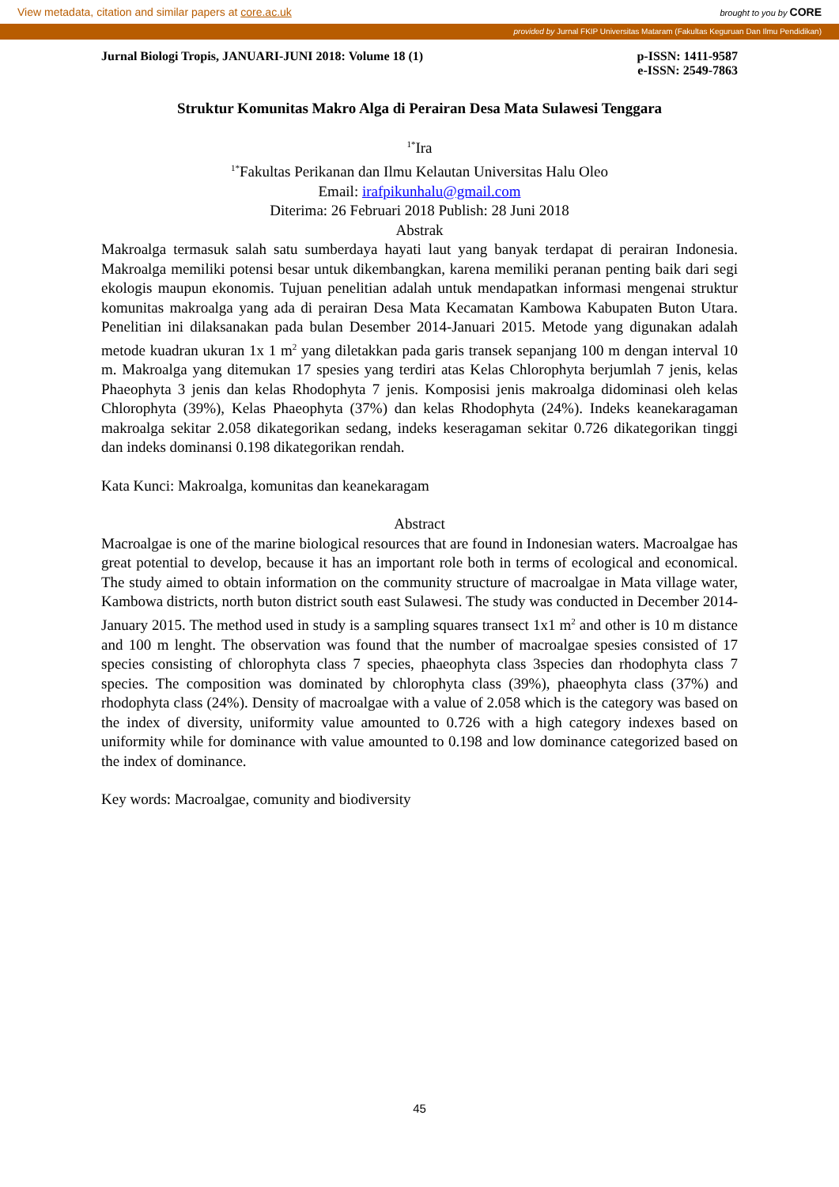View metadata, citation and similar papers at core.ac.uk brought to you by CORE
provided by Jurnal FKIP Universitas Mataram (Fakultas Keguruan Dan Ilmu Pendidikan)
Jurnal Biologi Tropis, JANUARI-JUNI 2018: Volume 18 (1) p-ISSN: 1411-9587
e-ISSN: 2549-7863
Struktur Komunitas Makro Alga di Perairan Desa Mata Sulawesi Tenggara
<sup>1*</sup>Ira
<sup>1*</sup>Fakultas Perikanan dan Ilmu Kelautan Universitas Halu Oleo
Email: irafpikunhalu@gmail.com
Diterima: 26 Februari 2018 Publish: 28 Juni 2018
Abstrak
Makroalga termasuk salah satu sumberdaya hayati laut yang banyak terdapat di perairan Indonesia. Makroalga memiliki potensi besar untuk dikembangkan, karena memiliki peranan penting baik dari segi ekologis maupun ekonomis. Tujuan penelitian adalah untuk mendapatkan informasi mengenai struktur komunitas makroalga yang ada di perairan Desa Mata Kecamatan Kambowa Kabupaten Buton Utara. Penelitian ini dilaksanakan pada bulan Desember 2014-Januari 2015. Metode yang digunakan adalah metode kuadran ukuran 1x 1 m<sup>2</sup> yang diletakkan pada garis transek sepanjang 100 m dengan interval 10 m. Makroalga yang ditemukan 17 spesies yang terdiri atas Kelas Chlorophyta berjumlah 7 jenis, kelas Phaeophyta 3 jenis dan kelas Rhodophyta 7 jenis. Komposisi jenis makroalga didominasi oleh kelas Chlorophyta (39%), Kelas Phaeophyta (37%) dan kelas Rhodophyta (24%). Indeks keanekaragaman makroalga sekitar 2.058 dikategorikan sedang, indeks keseragaman sekitar 0.726 dikategorikan tinggi dan indeks dominansi 0.198 dikategorikan rendah.
Kata Kunci: Makroalga, komunitas dan keanekaragam
Abstract
Macroalgae is one of the marine biological resources that are found in Indonesian waters. Macroalgae has great potential to develop, because it has an important role both in terms of ecological and economical. The study aimed to obtain information on the community structure of macroalgae in Mata village water, Kambowa districts, north buton district south east Sulawesi. The study was conducted in December 2014-January 2015. The method used in study is a sampling squares transect 1x1 m<sup>2</sup> and other is 10 m distance and 100 m lenght. The observation was found that the number of macroalgae spesies consisted of 17 species consisting of chlorophyta class 7 species, phaeophyta class 3species dan rhodophyta class 7 species. The composition was dominated by chlorophyta class (39%), phaeophyta class (37%) and rhodophyta class (24%). Density of macroalgae with a value of 2.058 which is the category was based on the index of diversity, uniformity value amounted to 0.726 with a high category indexes based on uniformity while for dominance with value amounted to 0.198 and low dominance categorized based on the index of dominance.
Key words: Macroalgae, comunity and biodiversity
45